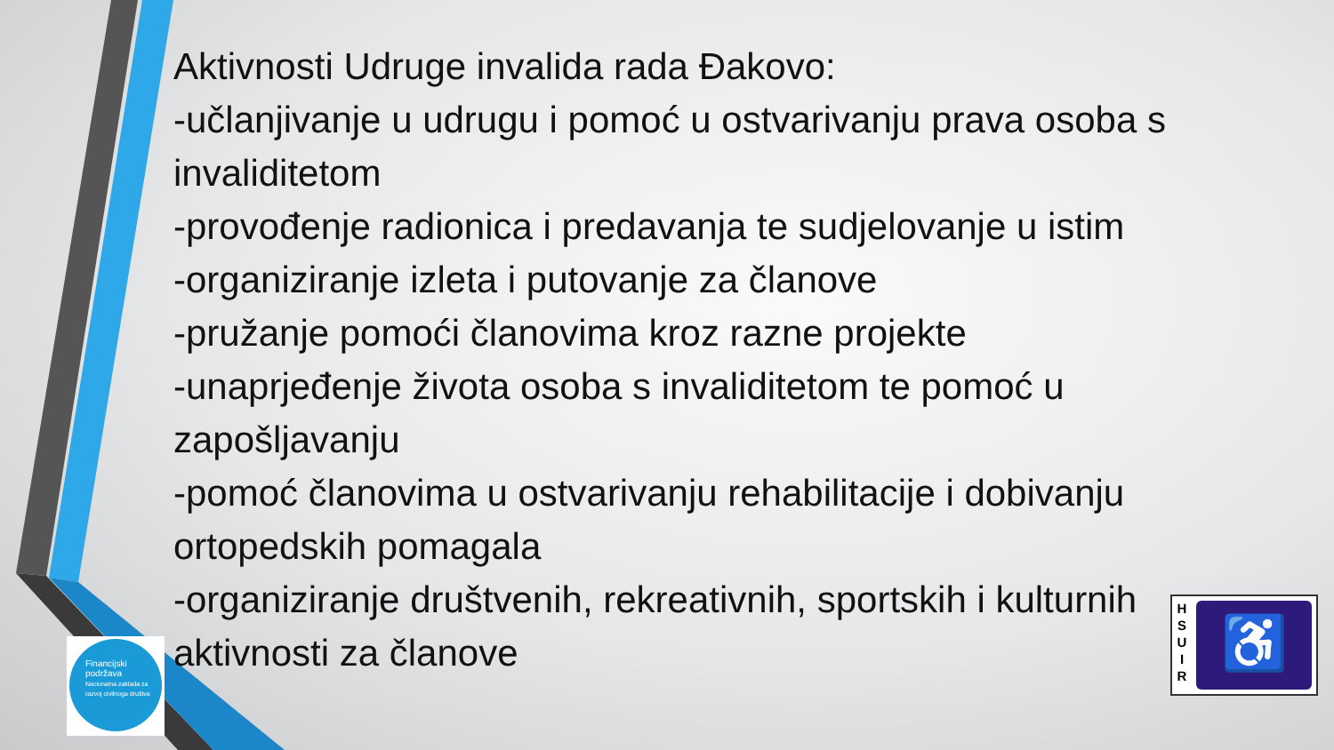Aktivnosti Udruge invalida rada Đakovo:
-učlanjivanje u udrugu i pomoć u ostvarivanju prava osoba s invaliditetom
-provođenje radionica i predavanja te sudjelovanje u istim
-organiziranje izleta i putovanje za članove
-pružanje pomoći članovima kroz razne projekte
-unaprjeđenje života osoba s invaliditetom te pomoć u zapošljavanju
-pomoć članovima u ostvarivanju rehabilitacije i dobivanju ortopedskih pomagala
-organiziranje društvenih, rekreativnih, sportskih i kulturnih aktivnosti za članove
Financijski
podržava
Nacionalna zaklada za razvoj civilnoga društva
H
S
U
I
R
♿